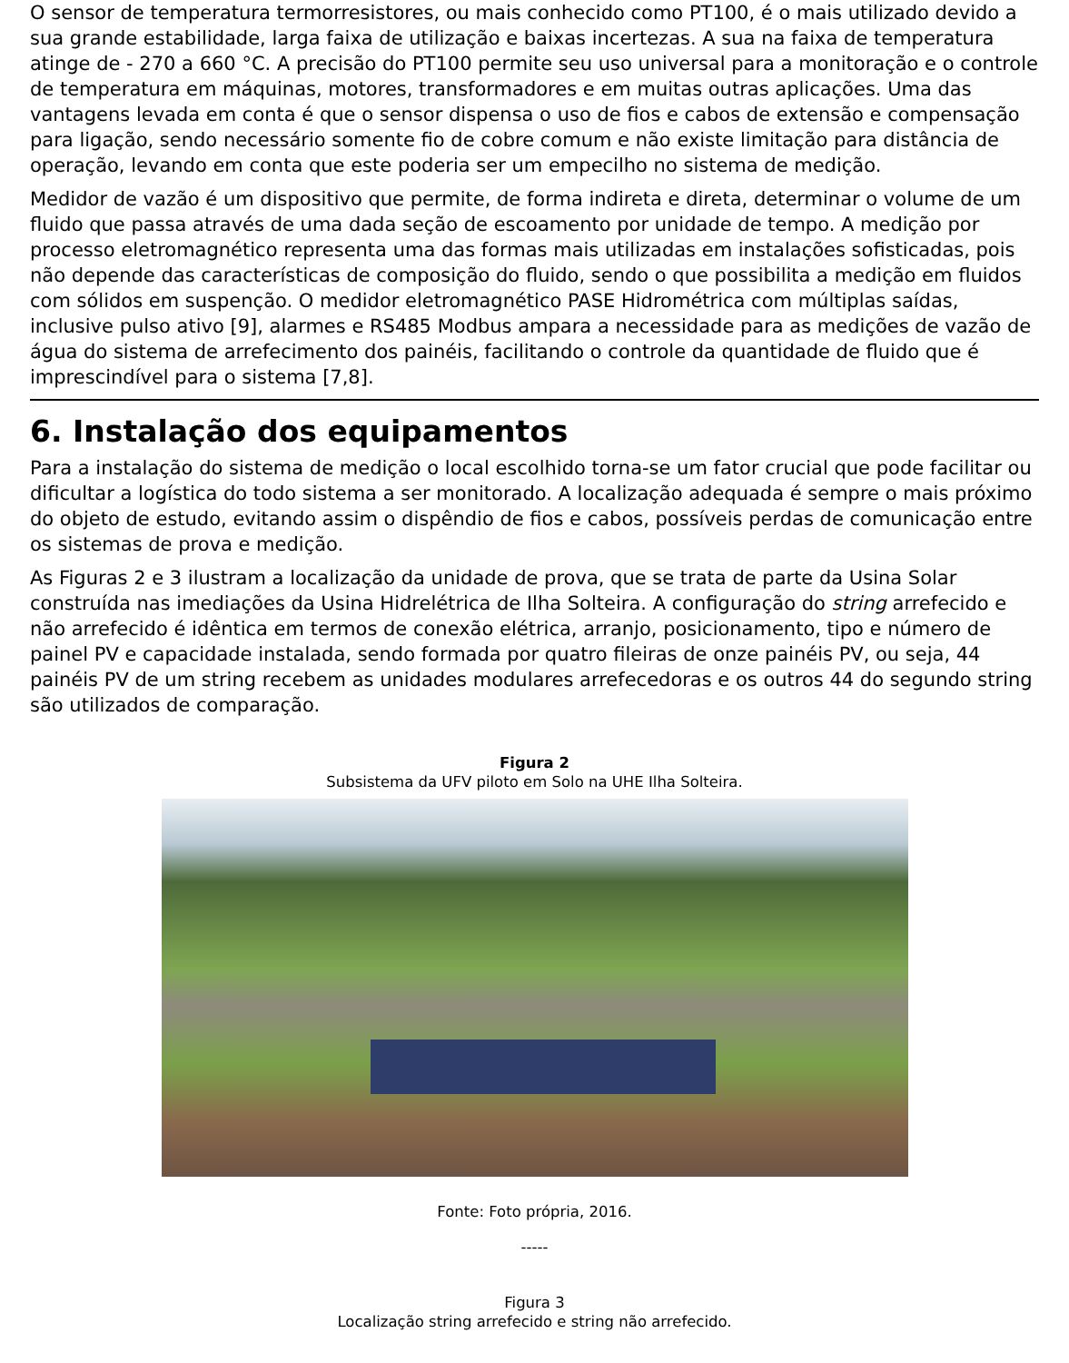O sensor de temperatura termorresistores, ou mais conhecido como PT100, é o mais utilizado devido a sua grande estabilidade, larga faixa de utilização e baixas incertezas. A sua na faixa de temperatura atinge de - 270 a 660 °C. A precisão do PT100 permite seu uso universal para a monitoração e o controle de temperatura em máquinas, motores, transformadores e em muitas outras aplicações. Uma das vantagens levada em conta é que o sensor dispensa o uso de fios e cabos de extensão e compensação para ligação, sendo necessário somente fio de cobre comum e não existe limitação para distância de operação, levando em conta que este poderia ser um empecilho no sistema de medição.
Medidor de vazão é um dispositivo que permite, de forma indireta e direta, determinar o volume de um fluido que passa através de uma dada seção de escoamento por unidade de tempo. A medição por processo eletromagnético representa uma das formas mais utilizadas em instalações sofisticadas, pois não depende das características de composição do fluido, sendo o que possibilita a medição em fluidos com sólidos em suspenção. O medidor eletromagnético PASE Hidrométrica com múltiplas saídas, inclusive pulso ativo [9], alarmes e RS485 Modbus ampara a necessidade para as medições de vazão de água do sistema de arrefecimento dos painéis, facilitando o controle da quantidade de fluido que é imprescindível para o sistema [7,8].
6. Instalação dos equipamentos
Para a instalação do sistema de medição o local escolhido torna-se um fator crucial que pode facilitar ou dificultar a logística do todo sistema a ser monitorado. A localização adequada é sempre o mais próximo do objeto de estudo, evitando assim o dispêndio de fios e cabos, possíveis perdas de comunicação entre os sistemas de prova e medição.
As Figuras 2 e 3 ilustram a localização da unidade de prova, que se trata de parte da Usina Solar construída nas imediações da Usina Hidrelétrica de Ilha Solteira. A configuração do string arrefecido e não arrefecido é idêntica em termos de conexão elétrica, arranjo, posicionamento, tipo e número de painel PV e capacidade instalada, sendo formada por quatro fileiras de onze painéis PV, ou seja, 44 painéis PV de um string recebem as unidades modulares arrefecedoras e os outros 44 do segundo string são utilizados de comparação.
Figura 2
Subsistema da UFV piloto em Solo na UHE Ilha Solteira.
Fonte: Foto própria, 2016.
-----
Figura 3
Localização string arrefecido e string não arrefecido.